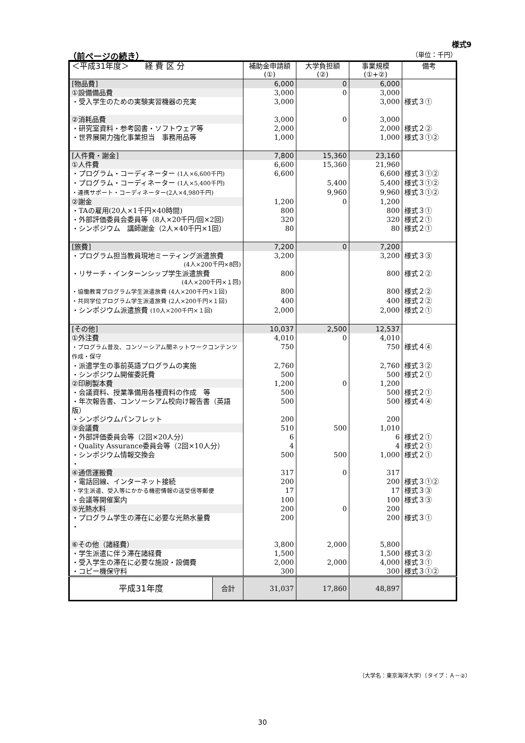様式9
（前ページの続き） （単位：千円）
| ＜平成31年度＞ 経 費 区 分 | | 補助金申請額 (①) | 大学負担額 (②) | 事業規模 (①+②) | 備考 |
| --- | --- | --- | --- | --- | --- |
| [物品費] | | 6,000 | 0 | 6,000 | |
| ①設備備品費 | | 3,000 | 0 | 3,000 | |
| ・受入学生のための実験実習機器の充実 | | 3,000 | | 3,000 | 様式３① |
| ②消耗品費 | | 3,000 | 0 | 3,000 | |
| ・研究室資料・参考図書・ソフトウェア等 | | 2,000 | | 2,000 | 様式２② |
| ・世界展開力強化事業担当 事務用品等 | | 1,000 | | 1,000 | 様式３①② |
| [人件費・謝金] | | 7,800 | 15,360 | 23,160 | |
| ①人件費 | | 6,600 | 15,360 | 21,960 | |
| ・プログラム・コーディネーター (1人×6,600千円) | | 6,600 | | 6,600 | 様式３①② |
| ・プログラム・コーディネーター (1人×5,400千円) | | | 5,400 | 5,400 | 様式３①② |
| ・連携サポート・コーディネーター(2人×4,980千円) | | | 9,960 | 9,960 | 様式３①② |
| ②謝金 | | 1,200 | 0 | 1,200 | |
| ・TAの雇用(20人×1千円×40時間) | | 800 | | 800 | 様式３① |
| ・外部評価委員会委員等（8人×20千円/回×2回） | | 320 | | 320 | 様式２① |
| ・シンポジウム 講師謝金（2人×40千円×1回） | | 80 | | 80 | 様式２① |
| [旅費] | | 7,200 | 0 | 7,200 | |
| ・プログラム担当教員現地ミーティング派遣旅費 (4人×200千円×8回) | | 3,200 | | 3,200 | 様式３③ |
| ・リサーチ・インターンシップ学生派遣旅費 (4人×200千円×１回) | | 800 | | 800 | 様式２② |
| ・協働教育プログラム学生派遣旅費 (4人×200千円×１回) | | 800 | | 800 | 様式２② |
| ・共同学位プログラム学生派遣旅費 (2人×200千円×１回) | | 400 | | 400 | 様式２② |
| ・シンポジウム派遣旅費 (10人×200千円×１回) | | 2,000 | | 2,000 | 様式２① |
| [その他] | | 10,037 | 2,500 | 12,537 | |
| ①外注費 | | 4,010 | 0 | 4,010 | |
| ・プログラム普及、コンソーシアム間ネットワークコンテンツ作成・保守 | | 750 | | 750 | 様式４④ |
| ・派遣学生の事前英語プログラムの実施 | | 2,760 | | 2,760 | 様式３② |
| ・シンポジウム開催委託費 | | 500 | | 500 | 様式２① |
| ②印刷製本費 | | 1,200 | 0 | 1,200 | |
| ・会議資料、授業準備用各種資料の作成 等 | | 500 | | 500 | 様式２① |
| ・年次報告書、コンソーシアム校向け報告書（英語版） | | 500 | | 500 | 様式４④ |
| ・シンポジウムパンフレット | | 200 | | 200 | |
| ③会議費 | | 510 | 500 | 1,010 | |
| ・外部評価委員会等（2回×20人分） | | 6 | | 6 | 様式２① |
| ・Quality Assurance委員会等（2回×10人分） | | 4 | | 4 | 様式２① |
| ・シンポジウム情報交換会 | | 500 | 500 | 1,000 | 様式２① |
| ・ | | | | | |
| ④通信運搬費 | | 317 | 0 | 317 | |
| ・電話回線、インターネット接続 | | 200 | | 200 | 様式３①② |
| ・学生派遣、受入等にかかる機密情報の送受信等郵便 | | 17 | | 17 | 様式３③ |
| ・会議等開催案内 | | 100 | | 100 | 様式３③ |
| ⑤光熱水料 | | 200 | 0 | 200 | |
| ・プログラム学生の滞在に必要な光熱水量費 | | 200 | | 200 | 様式３① |
| ・ | | | | | |
| ⑥その他（諸経費） | | 3,800 | 2,000 | 5,800 | |
| ・学生派遣に伴う滞在諸経費 | | 1,500 | | 1,500 | 様式３② |
| ・受入学生の滞在に必要な施設・設備費 | | 2,000 | 2,000 | 4,000 | 様式３① |
| ・コピー機保守料 | | 300 | | 300 | 様式３①② |
| 平成31年度 | 合計 | 31,037 | 17,860 | 48,897 | |
（大学名：東京海洋大学）（タイプ：Ａ－②）
30